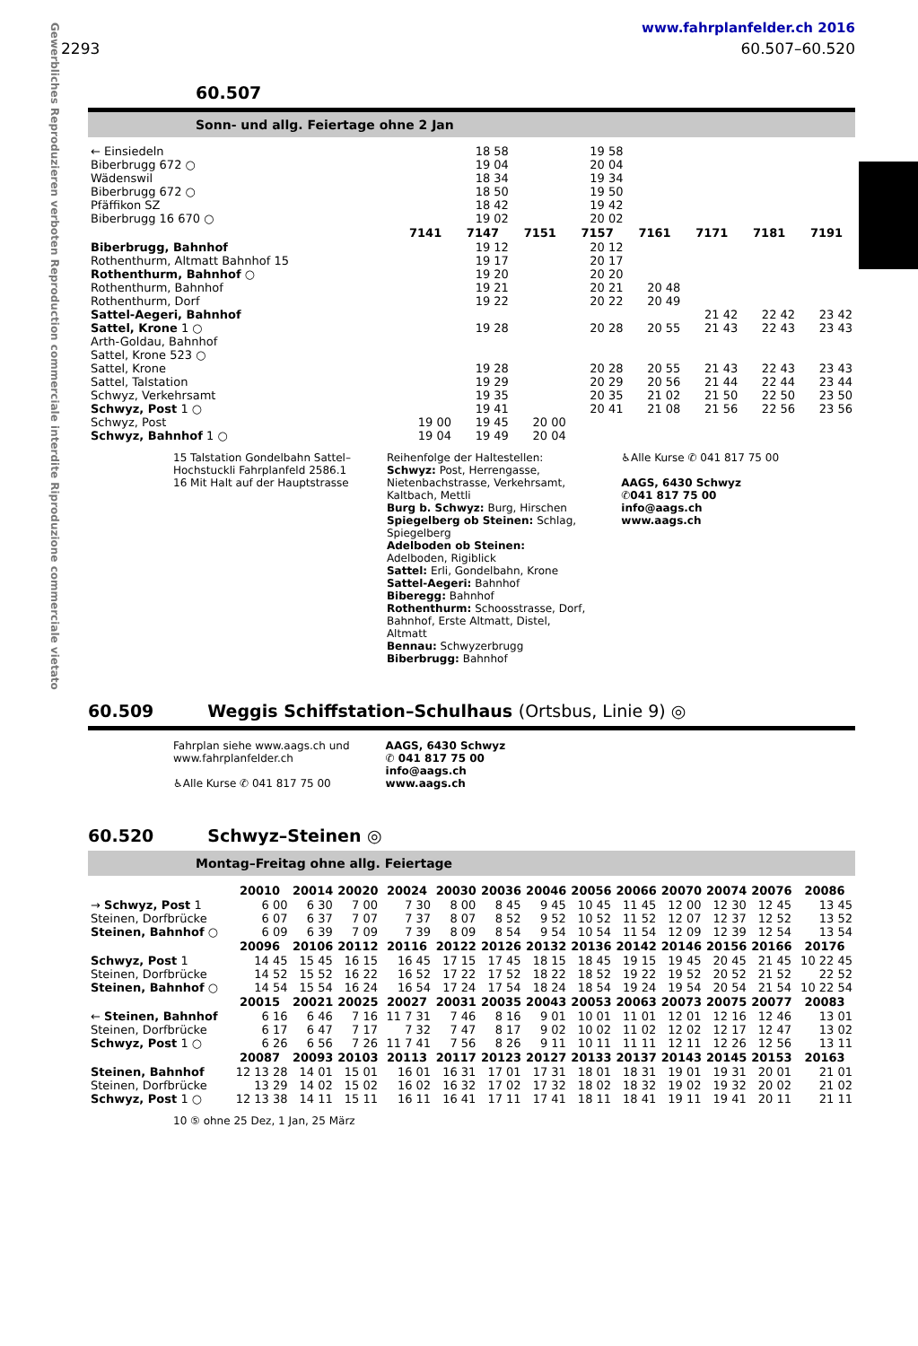Gewerbliches Reproduzieren verboten Reproduction commerciale interdite Riproduzione commerciale vietato
www.fahrplanfelder.ch 2016
2293 60.507–60.520
60.507
Sonn- und allg. Feiertage ohne 2 Jan
| ← Einsiedeln | | | 18 58 | | 19 58 | | | | |
| Biberbrugg 672 ○ | | | 19 04 | | 20 04 | | | | |
| Wädenswil | | | 18 34 | | 19 34 | | | | |
| Biberbrugg 672 ○ | | | 18 50 | | 19 50 | | | | |
| Pfäffikon SZ | | | 18 42 | | 19 42 | | | | |
| Biberbrugg 16 670 ○ | | | 19 02 | | 20 02 | | | | |
| | | 7141 | 7147 | 7151 | 7157 | 7161 | 7171 | 7181 | 7191 |
| Biberbrugg, Bahnhof | | | 19 12 | | 20 12 | | | | |
| Rothenthurm, Altmatt Bahnhof 15 | | | 19 17 | | 20 17 | | | | |
| Rothenthurm, Bahnhof ○ | | | 19 20 | | 20 20 | | | | |
| Rothenthurm, Bahnhof | | | 19 21 | | 20 21 | 20 48 | | | |
| Rothenthurm, Dorf | | | 19 22 | | 20 22 | 20 49 | | | |
| Sattel-Aegeri, Bahnhof | | | | | | | 21 42 | 22 42 | 23 42 |
| Sattel, Krone 1 ○ | | | 19 28 | | 20 28 | 20 55 | 21 43 | 22 43 | 23 43 |
| Arth-Goldau, Bahnhof | | | | | | | | | |
| Sattel, Krone 523 ○ | | | | | | | | | |
| Sattel, Krone | | | 19 28 | | 20 28 | 20 55 | 21 43 | 22 43 | 23 43 |
| Sattel, Talstation | | | 19 29 | | 20 29 | 20 56 | 21 44 | 22 44 | 23 44 |
| Schwyz, Verkehrsamt | | | 19 35 | | 20 35 | 21 02 | 21 50 | 22 50 | 23 50 |
| Schwyz, Post 1 ○ | | | 19 41 | | 20 41 | 21 08 | 21 56 | 22 56 | 23 56 |
| Schwyz, Post | | 19 00 | 19 45 | 20 00 | | | | | |
| Schwyz, Bahnhof 1 ○ | | 19 04 | 19 49 | 20 04 | | | | | |
15 Talstation Gondelbahn Sattel–
Hochstuckli Fahrplanfeld 2586.1
16 Mit Halt auf der Hauptstrasse
Reihenfolge der Haltestellen:
Schwyz: Post, Herrengasse,
Nietenbachstrasse, Verkehrsamt,
Kaltbach, Mettli
Burg b. Schwyz: Burg, Hirschen
Spiegelberg ob Steinen: Schlag,
Spiegelberg
Adelboden ob Steinen:
Adelboden, Rigiblick
Sattel: Erli, Gondelbahn, Krone
Sattel-Aegeri: Bahnhof
Biberegg: Bahnhof
Rothenthurm: Schoosstrasse, Dorf,
Bahnhof, Erste Altmatt, Distel,
Altmatt
Bennau: Schwyzerbrugg
Biberbrugg: Bahnhof
♿Alle Kurse ✆ 041 817 75 00
AAGS, 6430 Schwyz
✆041 817 75 00
info@aags.ch
www.aags.ch
60.509 Weggis Schiffstation–Schulhaus (Ortsbus, Linie 9) ◎
Fahrplan siehe www.aags.ch und
www.fahrplanfelder.ch
♿Alle Kurse ✆ 041 817 75 00
AAGS, 6430 Schwyz
✆ 041 817 75 00
info@aags.ch
www.aags.ch
60.520 Schwyz–Steinen ◎
Montag–Freitag ohne allg. Feiertage
| | 20010 | 20014 | 20020 | 20024 | 20030 | 20036 | 20046 | 20056 | 20066 | 20070 | 20074 | 20076 | 20086 |
| --- | --- | --- | --- | --- | --- | --- | --- | --- | --- | --- | --- | --- | --- |
| → Schwyz, Post 1 | 6 00 | 6 30 | 7 00 | 7 30 | 8 00 | 8 45 | 9 45 | 10 45 | 11 45 | 12 00 | 12 30 | 12 45 | 13 45 |
| Steinen, Dorfbrücke | 6 07 | 6 37 | 7 07 | 7 37 | 8 07 | 8 52 | 9 52 | 10 52 | 11 52 | 12 07 | 12 37 | 12 52 | 13 52 |
| Steinen, Bahnhof ○ | 6 09 | 6 39 | 7 09 | 7 39 | 8 09 | 8 54 | 9 54 | 10 54 | 11 54 | 12 09 | 12 39 | 12 54 | 13 54 |
| | 20096 | 20106 | 20112 | 20116 | 20122 | 20126 | 20132 | 20136 | 20142 | 20146 | 20156 | 20166 | 20176 |
| Schwyz, Post 1 | 14 45 | 15 45 | 16 15 | 16 45 | 17 15 | 17 45 | 18 15 | 18 45 | 19 15 | 19 45 | 20 45 | 21 45 | 10 22 45 |
| Steinen, Dorfbrücke | 14 52 | 15 52 | 16 22 | 16 52 | 17 22 | 17 52 | 18 22 | 18 52 | 19 22 | 19 52 | 20 52 | 21 52 | 22 52 |
| Steinen, Bahnhof ○ | 14 54 | 15 54 | 16 24 | 16 54 | 17 24 | 17 54 | 18 24 | 18 54 | 19 24 | 19 54 | 20 54 | 21 54 | 10 22 54 |
| | 20015 | 20021 | 20025 | 20027 | 20031 | 20035 | 20043 | 20053 | 20063 | 20073 | 20075 | 20077 | 20083 |
| ← Steinen, Bahnhof | 6 16 | 6 46 | 7 16 | 11 7 31 | 7 46 | 8 16 | 9 01 | 10 01 | 11 01 | 12 01 | 12 16 | 12 46 | 13 01 |
| Steinen, Dorfbrücke | 6 17 | 6 47 | 7 17 | 7 32 | 7 47 | 8 17 | 9 02 | 10 02 | 11 02 | 12 02 | 12 17 | 12 47 | 13 02 |
| Schwyz, Post 1 ○ | 6 26 | 6 56 | 7 26 | 11 7 41 | 7 56 | 8 26 | 9 11 | 10 11 | 11 11 | 12 11 | 12 26 | 12 56 | 13 11 |
| | 20087 | 20093 | 20103 | 20113 | 20117 | 20123 | 20127 | 20133 | 20137 | 20143 | 20145 | 20153 | 20163 |
| Steinen, Bahnhof | 12 13 28 | 14 01 | 15 01 | 16 01 | 16 31 | 17 01 | 17 31 | 18 01 | 18 31 | 19 01 | 19 31 | 20 01 | 21 01 |
| Steinen, Dorfbrücke | 13 29 | 14 02 | 15 02 | 16 02 | 16 32 | 17 02 | 17 32 | 18 02 | 18 32 | 19 02 | 19 32 | 20 02 | 21 02 |
| Schwyz, Post 1 ○ | 12 13 38 | 14 11 | 15 11 | 16 11 | 16 41 | 17 11 | 17 41 | 18 11 | 18 41 | 19 11 | 19 41 | 20 11 | 21 11 |
10 ⑤ ohne 25 Dez, 1 Jan, 25 März